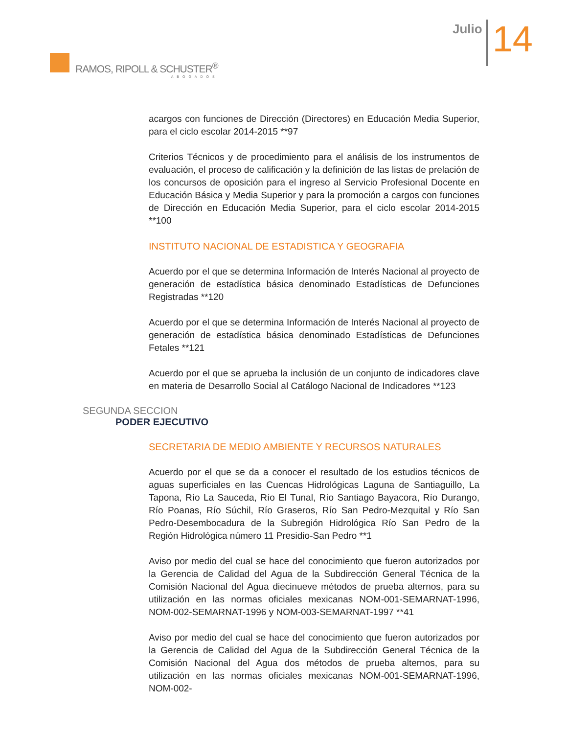RAMOS, RIPOLL & SCHUSTER<sup>®</sup>
ABOGADOS
Julio
14
acargos con funciones de Dirección (Directores) en Educación Media Superior, para el ciclo escolar 2014-2015 **97
Criterios Técnicos y de procedimiento para el análisis de los instrumentos de evaluación, el proceso de calificación y la definición de las listas de prelación de los concursos de oposición para el ingreso al Servicio Profesional Docente en Educación Básica y Media Superior y para la promoción a cargos con funciones de Dirección en Educación Media Superior, para el ciclo escolar 2014-2015 **100
INSTITUTO NACIONAL DE ESTADISTICA Y GEOGRAFIA
Acuerdo por el que se determina Información de Interés Nacional al proyecto de generación de estadística básica denominado Estadísticas de Defunciones Registradas **120
Acuerdo por el que se determina Información de Interés Nacional al proyecto de generación de estadística básica denominado Estadísticas de Defunciones Fetales **121
Acuerdo por el que se aprueba la inclusión de un conjunto de indicadores clave en materia de Desarrollo Social al Catálogo Nacional de Indicadores **123
SEGUNDA SECCION
PODER EJECUTIVO
SECRETARIA DE MEDIO AMBIENTE Y RECURSOS NATURALES
Acuerdo por el que se da a conocer el resultado de los estudios técnicos de aguas superficiales en las Cuencas Hidrológicas Laguna de Santiaguillo, La Tapona, Río La Sauceda, Río El Tunal, Río Santiago Bayacora, Río Durango, Río Poanas, Río Súchil, Río Graseros, Río San Pedro-Mezquital y Río San Pedro-Desembocadura de la Subregión Hidrológica Río San Pedro de la Región Hidrológica número 11 Presidio-San Pedro **1
Aviso por medio del cual se hace del conocimiento que fueron autorizados por la Gerencia de Calidad del Agua de la Subdirección General Técnica de la Comisión Nacional del Agua diecinueve métodos de prueba alternos, para su utilización en las normas oficiales mexicanas NOM-001-SEMARNAT-1996, NOM-002-SEMARNAT-1996 y NOM-003-SEMARNAT-1997 **41
Aviso por medio del cual se hace del conocimiento que fueron autorizados por la Gerencia de Calidad del Agua de la Subdirección General Técnica de la Comisión Nacional del Agua dos métodos de prueba alternos, para su utilización en las normas oficiales mexicanas NOM-001-SEMARNAT-1996, NOM-002-